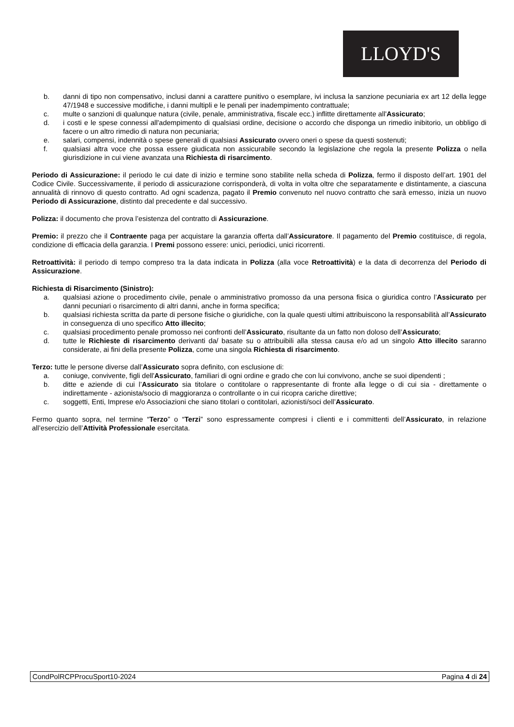LLOYD'S
b. danni di tipo non compensativo, inclusi danni a carattere punitivo o esemplare, ivi inclusa la sanzione pecuniaria ex art 12 della legge 47/1948 e successive modifiche, i danni multipli e le penali per inadempimento contrattuale;
c. multe o sanzioni di qualunque natura (civile, penale, amministrativa, fiscale ecc.) inflitte direttamente all'Assicurato;
d. i costi e le spese connessi all'adempimento di qualsiasi ordine, decisione o accordo che disponga un rimedio inibitorio, un obbligo di facere o un altro rimedio di natura non pecuniaria;
e. salari, compensi, indennità o spese generali di qualsiasi Assicurato ovvero oneri o spese da questi sostenuti;
f. qualsiasi altra voce che possa essere giudicata non assicurabile secondo la legislazione che regola la presente Polizza o nella giurisdizione in cui viene avanzata una Richiesta di risarcimento.
Periodo di Assicurazione: il periodo le cui date di inizio e termine sono stabilite nella scheda di Polizza, fermo il disposto dell’art. 1901 del Codice Civile. Successivamente, il periodo di assicurazione corrisponderà, di volta in volta oltre che separatamente e distintamente, a ciascuna annualità di rinnovo di questo contratto. Ad ogni scadenza, pagato il Premio convenuto nel nuovo contratto che sarà emesso, inizia un nuovo Periodo di Assicurazione, distinto dal precedente e dal successivo.
Polizza: il documento che prova l’esistenza del contratto di Assicurazione.
Premio: il prezzo che il Contraente paga per acquistare la garanzia offerta dall’Assicuratore. Il pagamento del Premio costituisce, di regola, condizione di efficacia della garanzia. I Premi possono essere: unici, periodici, unici ricorrenti.
Retroattività: il periodo di tempo compreso tra la data indicata in Polizza (alla voce Retroattività) e la data di decorrenza del Periodo di Assicurazione.
Richiesta di Risarcimento (Sinistro):
a. qualsiasi azione o procedimento civile, penale o amministrativo promosso da una persona fisica o giuridica contro l’Assicurato per danni pecuniari o risarcimento di altri danni, anche in forma specifica;
b. qualsiasi richiesta scritta da parte di persone fisiche o giuridiche, con la quale questi ultimi attribuiscono la responsabilità all’Assicurato in conseguenza di uno specifico Atto illecito;
c. qualsiasi procedimento penale promosso nei confronti dell’Assicurato, risultante da un fatto non doloso dell’Assicurato;
d. tutte le Richieste di risarcimento derivanti da/ basate su o attribuibili alla stessa causa e/o ad un singolo Atto illecito saranno considerate, ai fini della presente Polizza, come una singola Richiesta di risarcimento.
Terzo: tutte le persone diverse dall’Assicurato sopra definito, con esclusione di:
a. coniuge, convivente, figli dell'Assicurato, familiari di ogni ordine e grado che con lui convivono, anche se suoi dipendenti ;
b. ditte e aziende di cui l’Assicurato sia titolare o contitolare o rappresentante di fronte alla legge o di cui sia - direttamente o indirettamente - azionista/socio di maggioranza o controllante o in cui ricopra cariche direttive;
c. soggetti, Enti, Imprese e/o Associazioni che siano titolari o contitolari, azionisti/soci dell’Assicurato.
Fermo quanto sopra, nel termine “Terzo” o “Terzi” sono espressamente compresi i clienti e i committenti dell’Assicurato, in relazione all’esercizio dell’Attività Professionale esercitata.
CondPolRCPProcuSport10-2024 Pagina 4 di 24